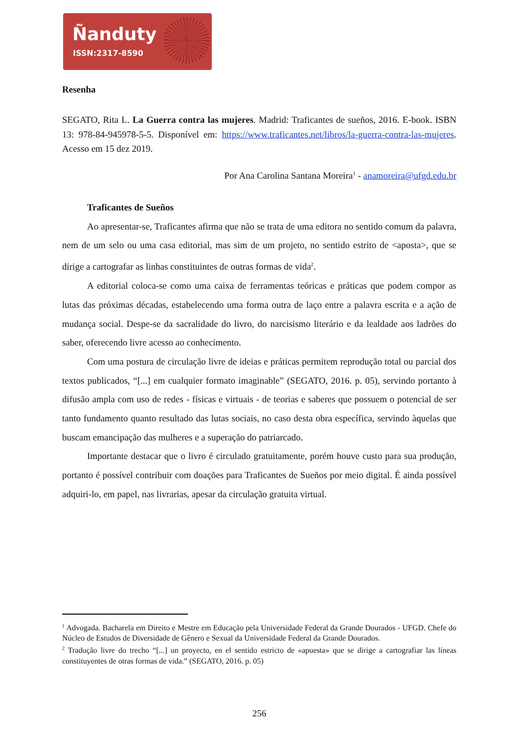Ñanduty
ISSN:2317-8590
Resenha
SEGATO, Rita L. La Guerra contra las mujeres. Madrid: Traficantes de sueños, 2016. E-book. ISBN 13: 978-84-945978-5-5. Disponível em: https://www.traficantes.net/libros/la-guerra-contra-las-mujeres. Acesso em 15 dez 2019.
Por Ana Carolina Santana Moreira<sup>1</sup> - anamoreira@ufgd.edu.br
Traficantes de Sueños
Ao apresentar-se, Traficantes afirma que não se trata de uma editora no sentido comum da palavra, nem de um selo ou uma casa editorial, mas sim de um projeto, no sentido estrito de <aposta>, que se dirige a cartografar as linhas constituintes de outras formas de vida<sup>2</sup>.
A editorial coloca-se como uma caixa de ferramentas teóricas e práticas que podem compor as lutas das próximas décadas, estabelecendo uma forma outra de laço entre a palavra escrita e a ação de mudança social. Despe-se da sacralidade do livro, do narcisismo literário e da lealdade aos ladrões do saber, oferecendo livre acesso ao conhecimento.
Com uma postura de circulação livre de ideias e práticas permitem reprodução total ou parcial dos textos publicados, “[...] em cualquier formato imaginable” (SEGATO, 2016. p. 05), servindo portanto à difusão ampla com uso de redes - físicas e virtuais - de teorias e saberes que possuem o potencial de ser tanto fundamento quanto resultado das lutas sociais, no caso desta obra específica, servindo àquelas que buscam emancipação das mulheres e a superação do patriarcado.
Importante destacar que o livro é circulado gratuitamente, porém houve custo para sua produção, portanto é possível contribuir com doações para Traficantes de Sueños por meio digital. É ainda possível adquiri-lo, em papel, nas livrarias, apesar da circulação gratuita virtual.
<sup>1</sup> Advogada. Bacharela em Direito e Mestre em Educação pela Universidade Federal da Grande Dourados - UFGD. Chefe do Núcleo de Estudos de Diversidade de Gênero e Sexual da Universidade Federal da Grande Dourados.
<sup>2</sup> Tradução livre do trecho “[...] un proyecto, en el sentido estricto de «apuesta» que se dirige a cartografiar las líneas constituyentes de otras formas de vida.” (SEGATO, 2016. p. 05)
256